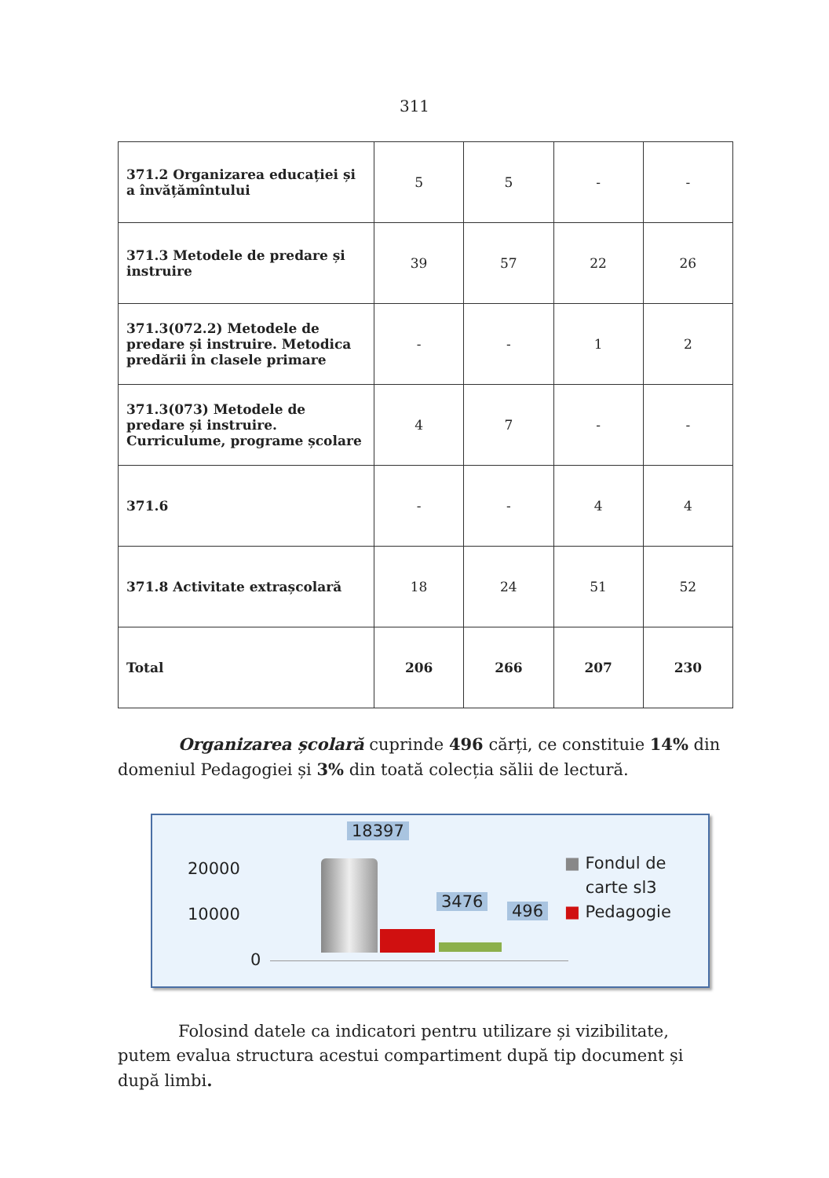311
| 371.2 Organizarea educației și a învățămîntului | 5 | 5 | - | - |
| 371.3 Metodele de predare și instruire | 39 | 57 | 22 | 26 |
| 371.3(072.2) Metodele de predare și instruire. Metodica predării în clasele primare | - | - | 1 | 2 |
| 371.3(073) Metodele de predare și instruire. Curriculume, programe școlare | 4 | 7 | - | - |
| 371.6 | - | - | 4 | 4 |
| 371.8 Activitate extrașcolară | 18 | 24 | 51 | 52 |
| Total | 206 | 266 | 207 | 230 |
Organizarea școlară cuprinde 496 cărți, ce constituie 14% din domeniul Pedagogiei și 3% din toată colecția sălii de lectură.
20000
10000
0
18397
3476 496
■ Fondul de
carte sl3
■ Pedagogie
Folosind datele ca indicatori pentru utilizare și vizibilitate, putem evalua structura acestui compartiment după tip document și după limbi.